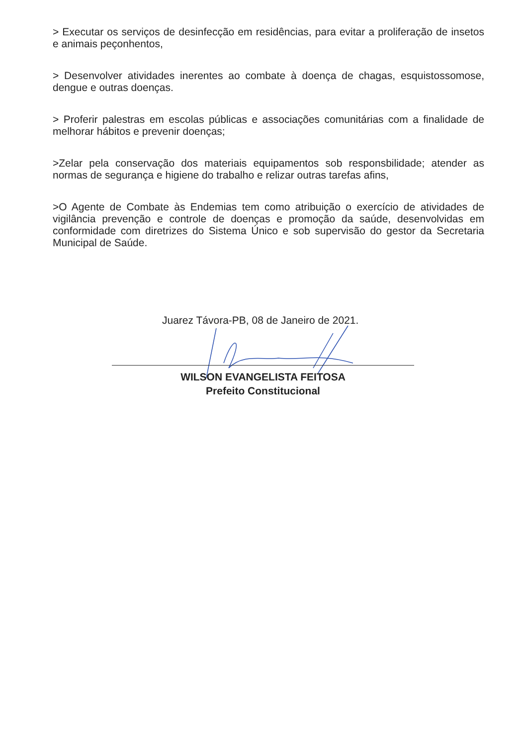> Executar os serviços de desinfecção em residências, para evitar a proliferação de insetos e animais peçonhentos,
> Desenvolver atividades inerentes ao combate à doença de chagas, esquistossomose, dengue e outras doenças.
> Proferir palestras em escolas públicas e associações comunitárias com a finalidade de melhorar hábitos e prevenir doenças;
>Zelar pela conservação dos materiais equipamentos sob responsbilidade; atender as normas de segurança e higiene do trabalho e relizar outras tarefas afins,
>O Agente de Combate às Endemias tem como atribuição o exercício de atividades de vigilância prevenção e controle de doenças e promoção da saúde, desenvolvidas em conformidade com diretrizes do Sistema Único e sob supervisão do gestor da Secretaria Municipal de Saúde.
Juarez Távora-PB, 08 de Janeiro de 2021.
WILSON EVANGELISTA FEITOSA
Prefeito Constitucional